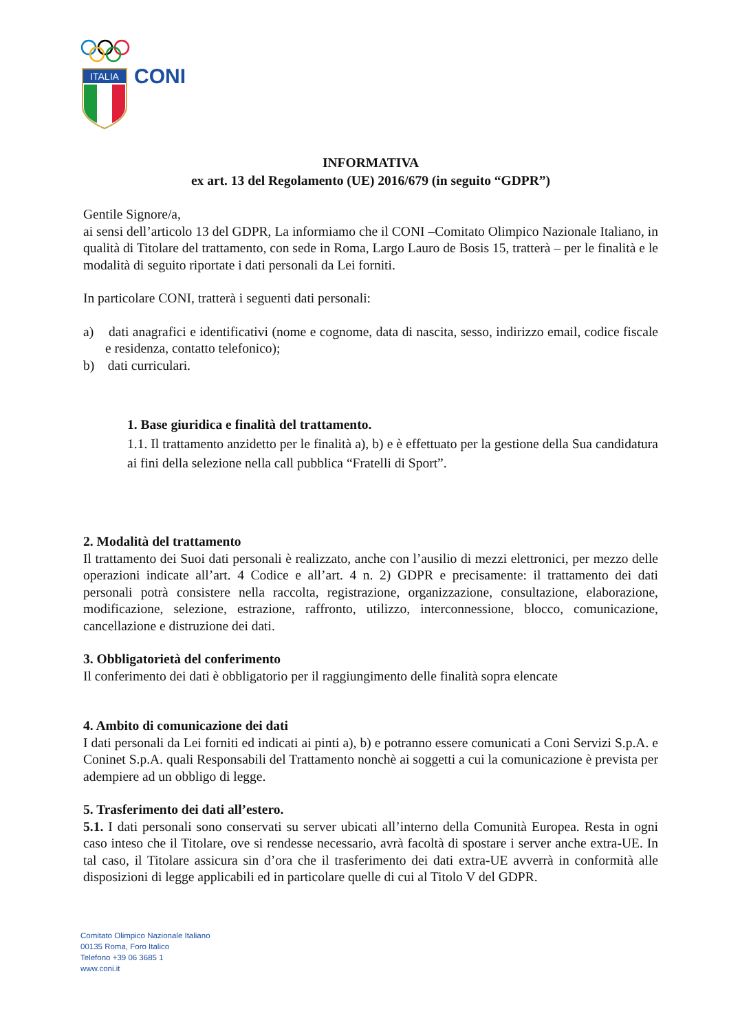ITALIA
CONI
INFORMATIVA
ex art. 13 del Regolamento (UE) 2016/679 (in seguito “GDPR”)
Gentile Signore/a,
ai sensi dell’articolo 13 del GDPR, La informiamo che il CONI –Comitato Olimpico Nazionale Italiano, in qualità di Titolare del trattamento, con sede in Roma, Largo Lauro de Bosis 15, tratterà – per le finalità e le modalità di seguito riportate i dati personali da Lei forniti.
In particolare CONI, tratterà i seguenti dati personali:
a) dati anagrafici e identificativi (nome e cognome, data di nascita, sesso, indirizzo email, codice fiscale e residenza, contatto telefonico);
b) dati curriculari.
1. Base giuridica e finalità del trattamento.
1.1. Il trattamento anzidetto per le finalità a), b) e è effettuato per la gestione della Sua candidatura ai fini della selezione nella call pubblica “Fratelli di Sport”.
2. Modalità del trattamento
Il trattamento dei Suoi dati personali è realizzato, anche con l’ausilio di mezzi elettronici, per mezzo delle operazioni indicate all’art. 4 Codice e all’art. 4 n. 2) GDPR e precisamente: il trattamento dei dati personali potrà consistere nella raccolta, registrazione, organizzazione, consultazione, elaborazione, modificazione, selezione, estrazione, raffronto, utilizzo, interconnessione, blocco, comunicazione, cancellazione e distruzione dei dati.
3. Obbligatorietà del conferimento
Il conferimento dei dati è obbligatorio per il raggiungimento delle finalità sopra elencate
4. Ambito di comunicazione dei dati
I dati personali da Lei forniti ed indicati ai pinti a), b) e potranno essere comunicati a Coni Servizi S.p.A. e Coninet S.p.A. quali Responsabili del Trattamento nonchè ai soggetti a cui la comunicazione è prevista per adempiere ad un obbligo di legge.
5. Trasferimento dei dati all’estero.
5.1. I dati personali sono conservati su server ubicati all’interno della Comunità Europea. Resta in ogni caso inteso che il Titolare, ove si rendesse necessario, avrà facoltà di spostare i server anche extra-UE. In tal caso, il Titolare assicura sin d’ora che il trasferimento dei dati extra-UE avverrà in conformità alle disposizioni di legge applicabili ed in particolare quelle di cui al Titolo V del GDPR.
Comitato Olimpico Nazionale Italiano
00135 Roma, Foro Italico
Telefono +39 06 3685 1
www.coni.it